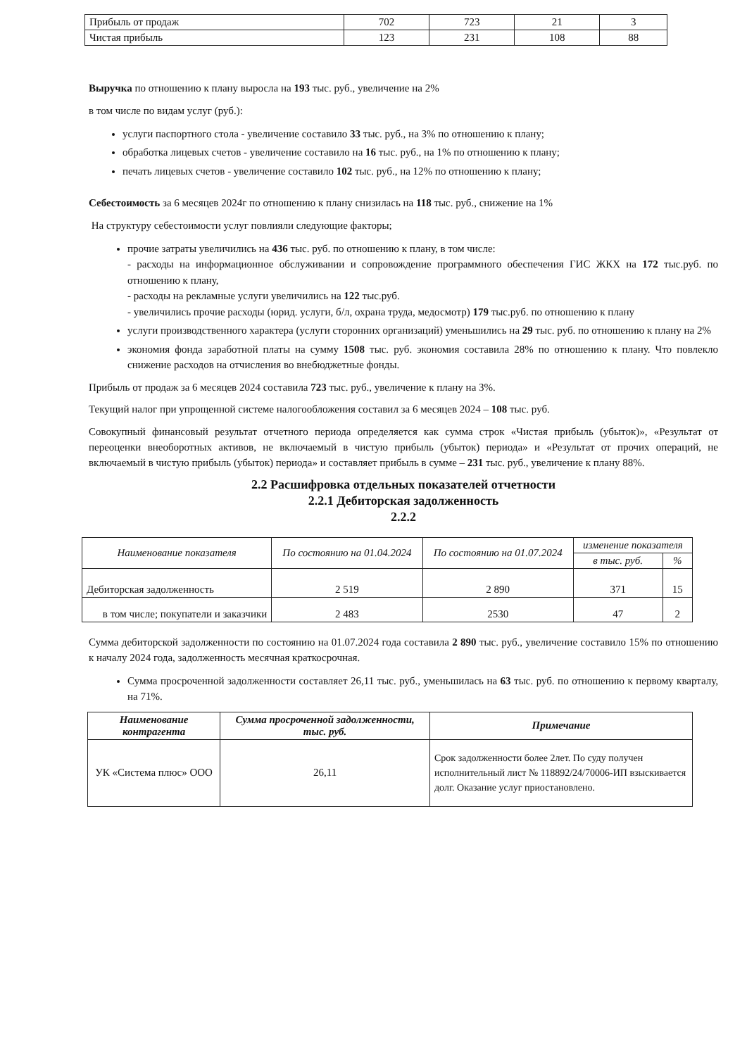| Прибыль от продаж | 702 | 723 | 21 | 3 |
| Чистая прибыль | 123 | 231 | 108 | 88 |
Выручка по отношению к плану выросла на 193 тыс. руб., увеличение на 2%
в том числе по видам услуг (руб.):
услуги паспортного стола - увеличение составило 33 тыс. руб., на 3% по отношению к плану;
обработка лицевых счетов - увеличение составило на 16 тыс. руб., на 1% по отношению к плану;
печать лицевых счетов - увеличение составило 102 тыс. руб., на 12% по отношению к плану;
Себестоимость за 6 месяцев 2024г по отношению к плану снизилась на 118 тыс. руб., снижение на 1%
На структуру себестоимости услуг повлияли следующие факторы;
прочие затраты увеличились на 436 тыс. руб. по отношению к плану, в том числе:
- расходы на информационное обслуживании и сопровождение программного обеспечения ГИС ЖКХ на 172 тыс.руб. по отношению к плану,
- расходы на рекламные услуги увеличились на 122 тыс.руб.
- увеличились прочие расходы (юрид. услуги, б/л, охрана труда, медосмотр) 179 тыс.руб. по отношению к плану
услуги производственного характера (услуги сторонних организаций) уменьшились на 29 тыс. руб. по отношению к плану на 2%
экономия фонда заработной платы на сумму 1508 тыс. руб. экономия составила 28% по отношению к плану. Что повлекло снижение расходов на отчисления во внебюджетные фонды.
Прибыль от продаж за 6 месяцев 2024 составила 723 тыс. руб., увеличение к плану на 3%.
Текущий налог при упрощенной системе налогообложения составил за 6 месяцев 2024 – 108 тыс. руб.
Совокупный финансовый результат отчетного периода определяется как сумма строк «Чистая прибыль (убыток)», «Результат от переоценки внеоборотных активов, не включаемый в чистую прибыль (убыток) периода» и «Результат от прочих операций, не включаемый в чистую прибыль (убыток) периода» и составляет прибыль в сумме – 231 тыс. руб., увеличение к плану 88%.
2.2 Расшифровка отдельных показателей отчетности
2.2.1 Дебиторская задолженность
2.2.2
| Наименование показателя | По состоянию на 01.04.2024 | По состоянию на 01.07.2024 | изменение показателя | |
| --- | --- | --- | --- | --- |
| | | | в тыс. руб. | % |
| Дебиторская задолженность | 2 519 | 2 890 | 371 | 15 |
| в том числе; покупатели и заказчики | 2 483 | 2530 | 47 | 2 |
Сумма дебиторской задолженности по состоянию на 01.07.2024 года составила 2 890 тыс. руб., увеличение составило 15% по отношению к началу 2024 года, задолженность месячная краткосрочная.
Сумма просроченной задолженности составляет 26,11 тыс. руб., уменьшилась на 63 тыс. руб. по отношению к первому кварталу, на 71%.
| Наименование контрагента | Сумма просроченной задолженности, тыс. руб. | Примечание |
| --- | --- | --- |
| УК «Система плюс» ООО | 26,11 | Срок задолженности более 2лет. По суду получен исполнительный лист № 118892/24/70006-ИП взыскивается долг. Оказание услуг приостановлено. |